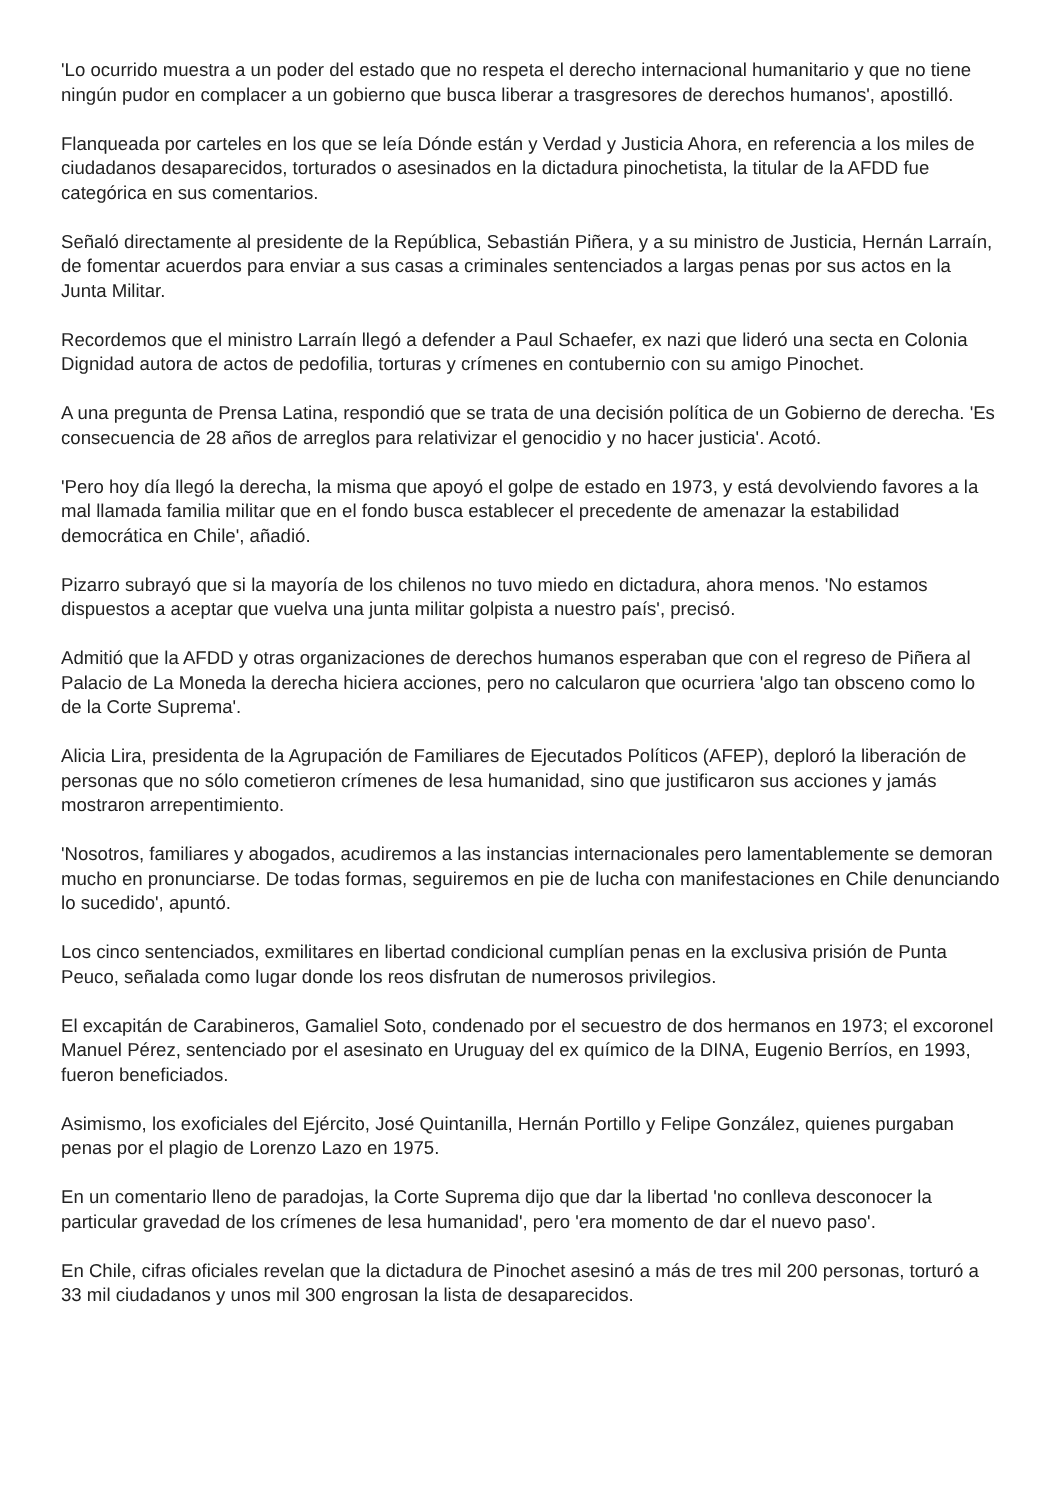'Lo ocurrido muestra a un poder del estado que no respeta el derecho internacional humanitario y que no tiene ningún pudor en complacer a un gobierno que busca liberar a trasgresores de derechos humanos', apostilló.
Flanqueada por carteles en los que se leía Dónde están y Verdad y Justicia Ahora, en referencia a los miles de ciudadanos desaparecidos, torturados o asesinados en la dictadura pinochetista, la titular de la AFDD fue categórica en sus comentarios.
Señaló directamente al presidente de la República, Sebastián Piñera, y a su ministro de Justicia, Hernán Larraín, de fomentar acuerdos para enviar a sus casas a criminales sentenciados a largas penas por sus actos en la Junta Militar.
Recordemos que el ministro Larraín llegó a defender a Paul Schaefer, ex nazi que lideró una secta en Colonia Dignidad autora de actos de pedofilia, torturas y crímenes en contubernio con su amigo Pinochet.
A una pregunta de Prensa Latina, respondió que se trata de una decisión política de un Gobierno de derecha. 'Es consecuencia de 28 años de arreglos para relativizar el genocidio y no hacer justicia'. Acotó.
'Pero hoy día llegó la derecha, la misma que apoyó el golpe de estado en 1973, y está devolviendo favores a la mal llamada familia militar que en el fondo busca establecer el precedente de amenazar la estabilidad democrática en Chile', añadió.
Pizarro subrayó que si la mayoría de los chilenos no tuvo miedo en dictadura, ahora menos. 'No estamos dispuestos a aceptar que vuelva una junta militar golpista a nuestro país', precisó.
Admitió que la AFDD y otras organizaciones de derechos humanos esperaban que con el regreso de Piñera al Palacio de La Moneda la derecha hiciera acciones, pero no calcularon que ocurriera 'algo tan obsceno como lo de la Corte Suprema'.
Alicia Lira, presidenta de la Agrupación de Familiares de Ejecutados Políticos (AFEP), deploró la liberación de personas que no sólo cometieron crímenes de lesa humanidad, sino que justificaron sus acciones y jamás mostraron arrepentimiento.
'Nosotros, familiares y abogados, acudiremos a las instancias internacionales pero lamentablemente se demoran mucho en pronunciarse. De todas formas, seguiremos en pie de lucha con manifestaciones en Chile denunciando lo sucedido', apuntó.
Los cinco sentenciados, exmilitares en libertad condicional cumplían penas en la exclusiva prisión de Punta Peuco, señalada como lugar donde los reos disfrutan de numerosos privilegios.
El excapitán de Carabineros, Gamaliel Soto, condenado por el secuestro de dos hermanos en 1973; el excoronel Manuel Pérez, sentenciado por el asesinato en Uruguay del ex químico de la DINA, Eugenio Berríos, en 1993, fueron beneficiados.
Asimismo, los exoficiales del Ejército, José Quintanilla, Hernán Portillo y Felipe González, quienes purgaban penas por el plagio de Lorenzo Lazo en 1975.
En un comentario lleno de paradojas, la Corte Suprema dijo que dar la libertad 'no conlleva desconocer la particular gravedad de los crímenes de lesa humanidad', pero 'era momento de dar el nuevo paso'.
En Chile, cifras oficiales revelan que la dictadura de Pinochet asesinó a más de tres mil 200 personas, torturó a 33 mil ciudadanos y unos mil 300 engrosan la lista de desaparecidos.